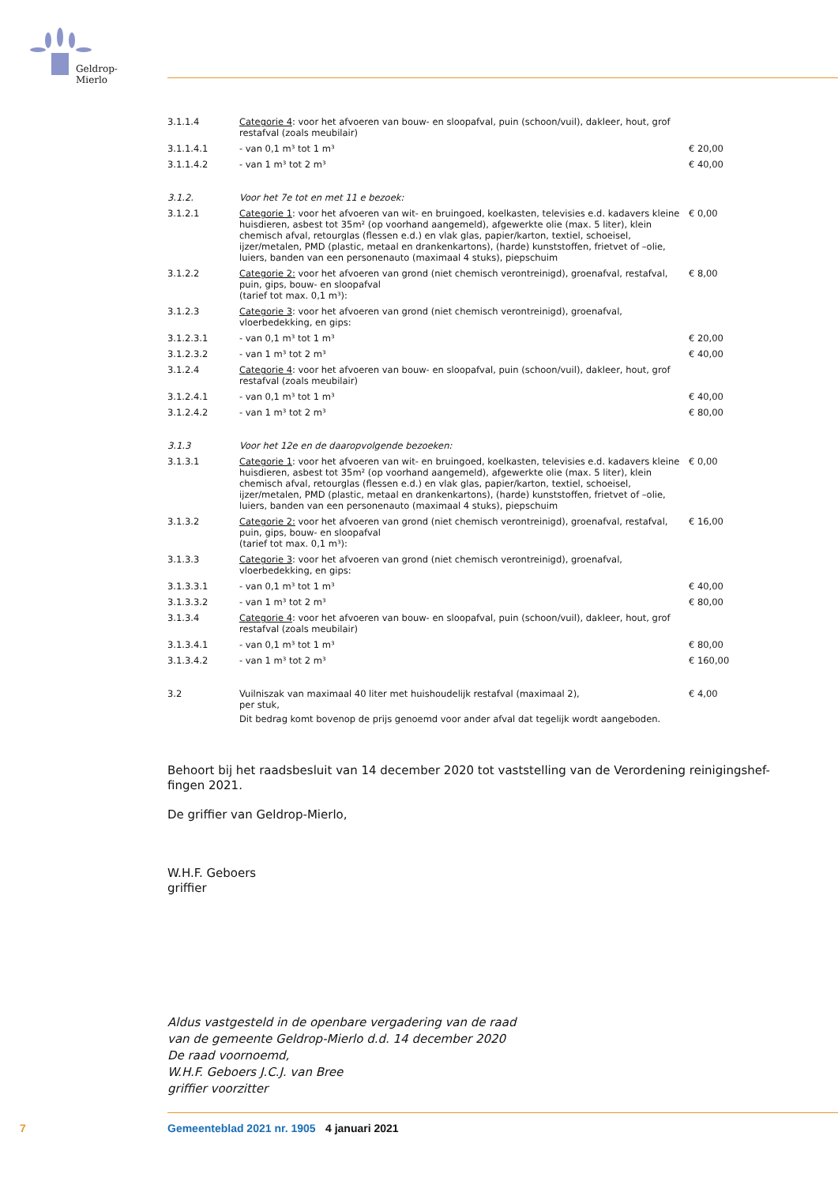Geldrop-Mierlo
| 3.1.1.4 | Categorie 4 : voor het afvoeren van bouw- en sloopafval, puin (schoon/vuil), dakleer, hout, grof restafval (zoals meubilair) | |
| 3.1.1.4.1 | - van 0,1 m³ tot 1 m³ | € 20,00 |
| 3.1.1.4.2 | - van 1 m³ tot 2 m³ | € 40,00 |
| 3.1.2. | Voor het 7e tot en met 11 e bezoek: | |
| 3.1.2.1 | Categorie 1 : voor het afvoeren van wit- en bruingoed, koelkasten, televisies e.d. kadavers kleine huisdieren, asbest tot 35m² (op voorhand aangemeld), afgewerkte olie (max. 5 liter), klein chemisch afval, retourglas (flessen e.d.) en vlak glas, papier/karton, textiel, schoeisel, ijzer/metalen, PMD (plastic, metaal en drankenkartons), (harde) kunststoffen, frietvet of –olie, luiers, banden van een personenauto (maximaal 4 stuks), piepschuim | € 0,00 |
| 3.1.2.2 | Categorie 2: voor het afvoeren van grond (niet chemisch verontreinigd), groenafval, restafval, puin, gips, bouw- en sloopafval (tarief tot max. 0,1 m³): | € 8,00 |
| 3.1.2.3 | Categorie 3 : voor het afvoeren van grond (niet chemisch verontreinigd), groenafval, vloerbedekking, en gips: | |
| 3.1.2.3.1 | - van 0,1 m³ tot 1 m³ | € 20,00 |
| 3.1.2.3.2 | - van 1 m³ tot 2 m³ | € 40,00 |
| 3.1.2.4 | Categorie 4 : voor het afvoeren van bouw- en sloopafval, puin (schoon/vuil), dakleer, hout, grof restafval (zoals meubilair) | |
| 3.1.2.4.1 | - van 0,1 m³ tot 1 m³ | € 40,00 |
| 3.1.2.4.2 | - van 1 m³ tot 2 m³ | € 80,00 |
| 3.1.3 | Voor het 12e en de daaropvolgende bezoeken: | |
| 3.1.3.1 | Categorie 1 : voor het afvoeren van wit- en bruingoed, koelkasten, televisies e.d. kadavers kleine huisdieren, asbest tot 35m² (op voorhand aangemeld), afgewerkte olie (max. 5 liter), klein chemisch afval, retourglas (flessen e.d.) en vlak glas, papier/karton, textiel, schoeisel, ijzer/metalen, PMD (plastic, metaal en drankenkartons), (harde) kunststoffen, frietvet of –olie, luiers, banden van een personenauto (maximaal 4 stuks), piepschuim | € 0,00 |
| 3.1.3.2 | Categorie 2: voor het afvoeren van grond (niet chemisch verontreinigd), groenafval, restafval, puin, gips, bouw- en sloopafval (tarief tot max. 0,1 m³): | € 16,00 |
| 3.1.3.3 | Categorie 3 : voor het afvoeren van grond (niet chemisch verontreinigd), groenafval, vloerbedekking, en gips: | |
| 3.1.3.3.1 | - van 0,1 m³ tot 1 m³ | € 40,00 |
| 3.1.3.3.2 | - van 1 m³ tot 2 m³ | € 80,00 |
| 3.1.3.4 | Categorie 4 : voor het afvoeren van bouw- en sloopafval, puin (schoon/vuil), dakleer, hout, grof restafval (zoals meubilair) | |
| 3.1.3.4.1 | - van 0,1 m³ tot 1 m³ | € 80,00 |
| 3.1.3.4.2 | - van 1 m³ tot 2 m³ | € 160,00 |
| 3.2 | Vuilniszak van maximaal 40 liter met huishoudelijk restafval (maximaal 2), per stuk, Dit bedrag komt bovenop de prijs genoemd voor ander afval dat tegelijk wordt aangeboden. | € 4,00 |
Behoort bij het raadsbesluit van 14 december 2020 tot vaststelling van de Verordening reinigingshef-
fingen 2021.
De griffier van Geldrop-Mierlo,
W.H.F. Geboers
griffier
Aldus vastgesteld in de openbare vergadering van de raad
van de gemeente Geldrop-Mierlo d.d. 14 december 2020
De raad voornoemd,
W.H.F. Geboers J.C.J. van Bree
griffier voorzitter
7 Gemeenteblad 2021 nr. 1905 4 januari 2021